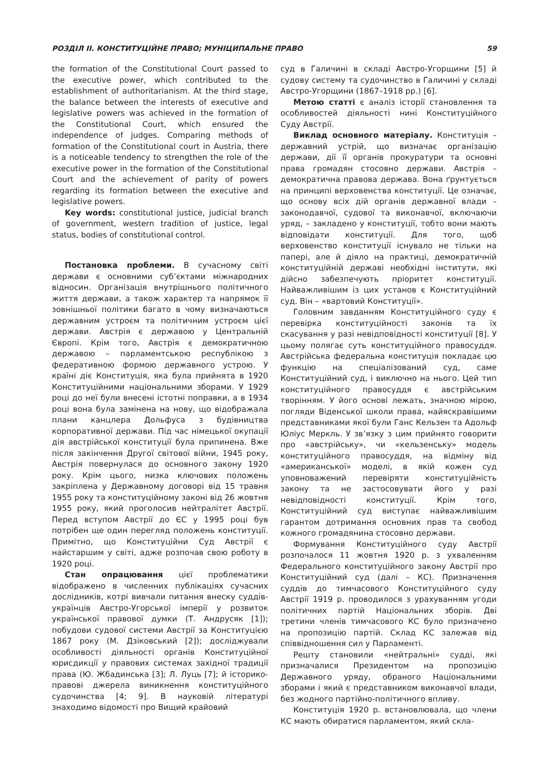РОЗДІЛ ІІ. КОНСТИТУЦІЙНЕ ПРАВО; МУНІЦИПАЛЬНЕ ПРАВО 59
the formation of the Constitutional Court passed to the executive power, which contributed to the establishment of authoritarianism. At the third stage, the balance between the interests of executive and legislative powers was achieved in the formation of the Constitutional Court, which ensured the independence of judges. Comparing methods of formation of the Constitutional court in Austria, there is a noticeable tendency to strengthen the role of the executive power in the formation of the Constitutional Court and the achievement of parity of powers regarding its formation between the executive and legislative powers.
Key words: constitutional justice, judicial branch of government, western tradition of justice, legal status, bodies of constitutional control.
Постановка проблеми. В сучасному світі держави є основними суб’єктами міжнародних відносин. Організація внутрішнього політичного життя держави, а також характер та напрямок її зовнішньої політики багато в чому визначаються державним устроєм та політичним устроєм цієї держави. Австрія є державою у Центральній Європі. Крім того, Австрія є демократичною державою – парламентською республікою з федеративною формою державного устрою. У країні діє Конституція, яка була прийнята в 1920 Конституційними національними зборами. У 1929 році до неї були внесені істотні поправки, а в 1934 році вона була замінена на нову, що відображала плани канцлера Дольфуса з будівництва корпоративної держави. Під час німецької окупації дія австрійської конституції була припинена. Вже після закінчення Другої світової війни, 1945 року, Австрія повернулася до основного закону 1920 року. Крім цього, низка ключових положень закріплена у Державному договорі від 15 травня 1955 року та конституційному законі від 26 жовтня 1955 року, який проголосив нейтралітет Австрії. Перед вступом Австрії до ЄС у 1995 році був потрібен ще один перегляд положень конституції. Примітно, що Конституційни Суд Австрії є найстаршим у світі, адже розпочав свою роботу в 1920 році.
Стан опрацювання цієї проблематики відображено в численних публікаціях сучасних дослідників, котрі вивчали питання внеску суддів-українців Австро-Угорської імперії у розвиток української правової думки (Т. Андрусяк [1]); побудови судової системи Австрії за Конституцією 1867 року (М. Дзіковський [2]); досліджували особливості діяльності органів Конституційної юрисдикції у правових системах західної традиції права (Ю. Жбадинська [3]; Л. Луць [7]; й історико-правові джерела виникнення конституційного судочинства [4; 9]. В науковій літературі знаходимо відомості про Вищий крайовий
суд в Галичині в складі Австро-Угорщини [5] й судову систему та судочинство в Галичині у складі Австро-Угорщини (1867–1918 рр.) [6].
Метою статті є аналіз історії становлення та особливостей діяльності нині Конституційного Суду Австрії.
Виклад основного матеріалу. Конституція – державний устрій, що визначає організацію держави, дії її органів прокуратури та основні права громадян стосовно держави. Австрія – демократична правова держава. Вона ґрунтується на принципі верховенства конституції. Це означає, що основу всіх дій органів державної влади – законодавчої, судової та виконавчої, включаючи уряд, – закладено у конституції, тобто вони мають відповідати конституції. Для того, щоб верховенство конституції існувало не тільки на папері, але й діяло на практиці, демократичній конституційній державі необхідні інститути, які дійсно забезпечують пріоритет конституції. Найважливішим із цих установ є Конституційний суд. Він – «вартовий Конституції».
Головним завданням Конституційного суду є перевірка конституційності законів та їх скасування у разі невідповідності конституції [8]. У цьому полягає суть конституційного правосуддя. Австрійська федеральна конституція покладає цю функцію на спеціалізований суд, саме Конституційний суд, і виключно на нього. Цей тип конституційного правосуддя є австрійським творінням. У його основі лежать, значною мірою, погляди Віденської школи права, найяскравішими представниками якої були Ганс Кельзен та Адольф Юліус Меркль. У зв’язку з цим прийнято говорити про «австрійську», чи «кельзенську» модель конституційного правосуддя, на відміну від «американської» моделі, в якій кожен суд уповноважений перевіряти конституційність закону та не застосовувати його у разі невідповідності конституції. Крім того, Конституційний суд виступає найважливішим гарантом дотримання основних прав та свобод кожного громадянина стосовно держави.
Формування Конституційного суду Австрії розпочалося 11 жовтня 1920 р. з ухваленням Федерального конституційного закону Австрії про Конституційний суд (далі – КС). Призначення суддів до тимчасового Конституційного суду Австрії 1919 р. проводилося з урахуванням угоди політичних партій Національних зборів. Дві третини членів тимчасового КС було призначено на пропозицію партій. Склад КС залежав від співвідношення сил у Парламенті.
Решту становили «нейтральні» судді, які призначалися Президентом на пропозицію Державного уряду, обраного Національними зборами і який є представником виконавчої влади, без жодного партійно-політичного впливу.
Конституція 1920 р. встановлювала, що члени КС мають обиратися парламентом, який скла-